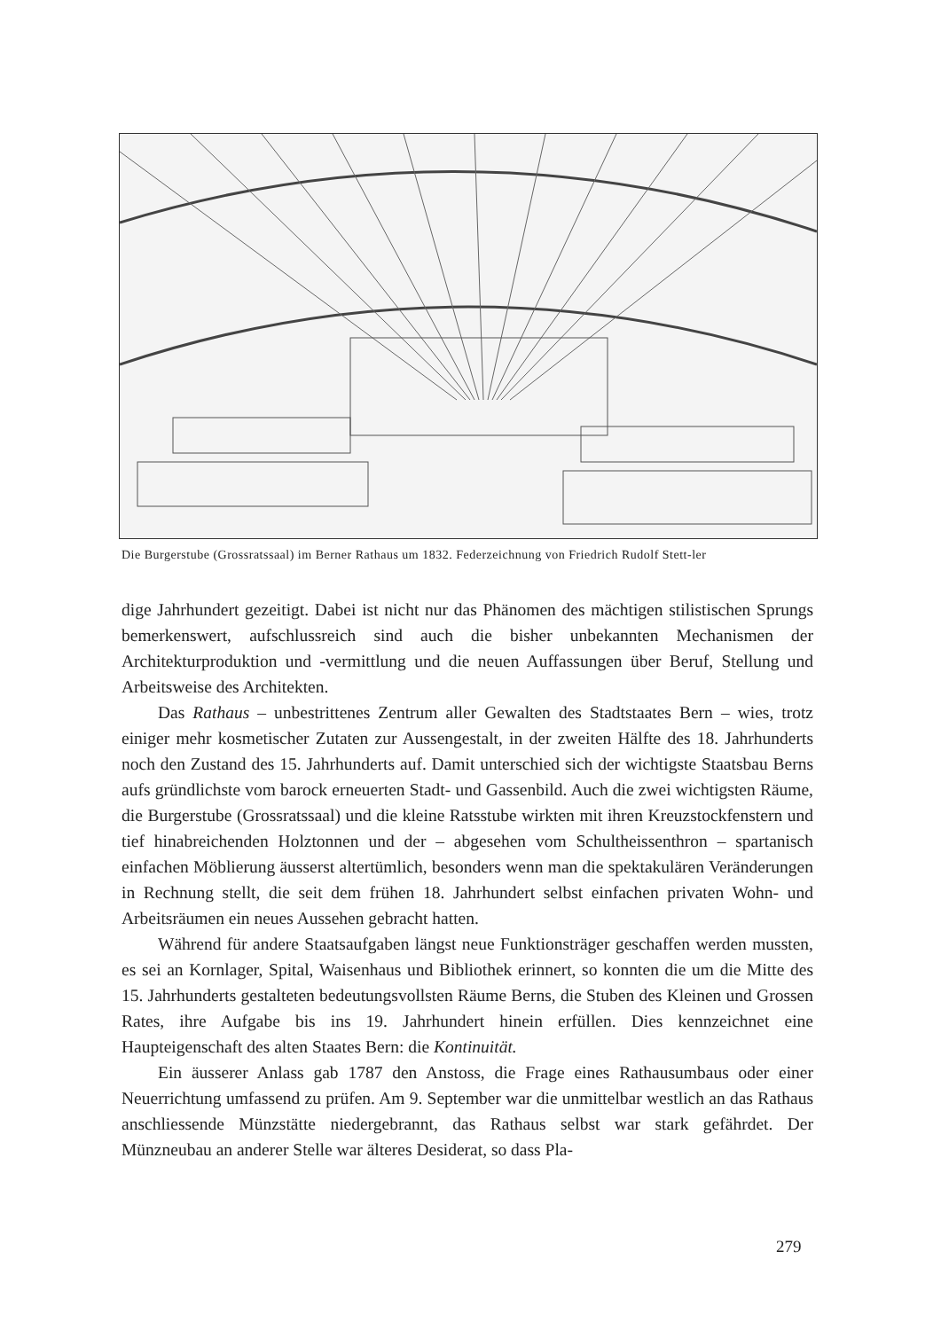Die Burgerstube (Grossratssaal) im Berner Rathaus um 1832. Federzeichnung von Friedrich Rudolf Stett-ler
dige Jahrhundert gezeitigt. Dabei ist nicht nur das Phänomen des mächtigen stilistischen Sprungs bemerkenswert, aufschlussreich sind auch die bisher unbekannten Mechanismen der Architekturproduktion und -vermittlung und die neuen Auffassungen über Beruf, Stellung und Arbeitsweise des Architekten.
Das Rathaus – unbestrittenes Zentrum aller Gewalten des Stadtstaates Bern – wies, trotz einiger mehr kosmetischer Zutaten zur Aussengestalt, in der zweiten Hälfte des 18. Jahrhunderts noch den Zustand des 15. Jahrhunderts auf. Damit unterschied sich der wichtigste Staatsbau Berns aufs gründlichste vom barock erneuerten Stadt- und Gassenbild. Auch die zwei wichtigsten Räume, die Burgerstube (Grossratssaal) und die kleine Ratsstube wirkten mit ihren Kreuzstockfenstern und tief hinabreichenden Holztonnen und der – abgesehen vom Schultheissenthron – spartanisch einfachen Möblierung äusserst altertümlich, besonders wenn man die spektakulären Veränderungen in Rechnung stellt, die seit dem frühen 18. Jahrhundert selbst einfachen privaten Wohn- und Arbeitsräumen ein neues Aussehen gebracht hatten.
Während für andere Staatsaufgaben längst neue Funktionsträger geschaffen werden mussten, es sei an Kornlager, Spital, Waisenhaus und Bibliothek erinnert, so konnten die um die Mitte des 15. Jahrhunderts gestalteten bedeutungsvollsten Räume Berns, die Stuben des Kleinen und Grossen Rates, ihre Aufgabe bis ins 19. Jahrhundert hinein erfüllen. Dies kennzeichnet eine Haupteigenschaft des alten Staates Bern: die Kontinuität.
Ein äusserer Anlass gab 1787 den Anstoss, die Frage eines Rathausumbaus oder einer Neuerrichtung umfassend zu prüfen. Am 9. September war die unmittelbar westlich an das Rathaus anschliessende Münzstätte niedergebrannt, das Rathaus selbst war stark gefährdet. Der Münzneubau an anderer Stelle war älteres Desiderat, so dass Pla-
279